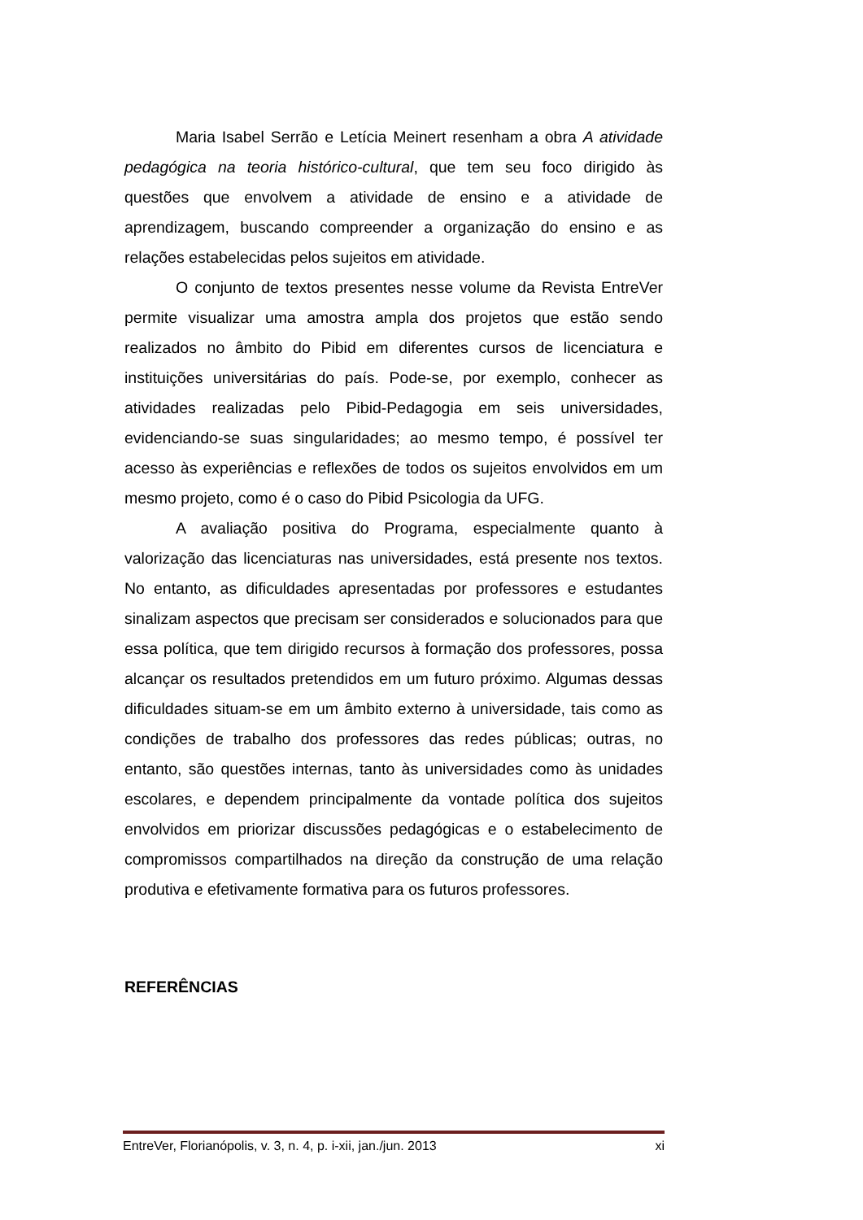Maria Isabel Serrão e Letícia Meinert resenham a obra A atividade pedagógica na teoria histórico-cultural, que tem seu foco dirigido às questões que envolvem a atividade de ensino e a atividade de aprendizagem, buscando compreender a organização do ensino e as relações estabelecidas pelos sujeitos em atividade.
O conjunto de textos presentes nesse volume da Revista EntreVer permite visualizar uma amostra ampla dos projetos que estão sendo realizados no âmbito do Pibid em diferentes cursos de licenciatura e instituições universitárias do país. Pode-se, por exemplo, conhecer as atividades realizadas pelo Pibid-Pedagogia em seis universidades, evidenciando-se suas singularidades; ao mesmo tempo, é possível ter acesso às experiências e reflexões de todos os sujeitos envolvidos em um mesmo projeto, como é o caso do Pibid Psicologia da UFG.
A avaliação positiva do Programa, especialmente quanto à valorização das licenciaturas nas universidades, está presente nos textos. No entanto, as dificuldades apresentadas por professores e estudantes sinalizam aspectos que precisam ser considerados e solucionados para que essa política, que tem dirigido recursos à formação dos professores, possa alcançar os resultados pretendidos em um futuro próximo. Algumas dessas dificuldades situam-se em um âmbito externo à universidade, tais como as condições de trabalho dos professores das redes públicas; outras, no entanto, são questões internas, tanto às universidades como às unidades escolares, e dependem principalmente da vontade política dos sujeitos envolvidos em priorizar discussões pedagógicas e o estabelecimento de compromissos compartilhados na direção da construção de uma relação produtiva e efetivamente formativa para os futuros professores.
REFERÊNCIAS
EntreVer, Florianópolis, v. 3, n. 4, p. i-xii, jan./jun. 2013 xi